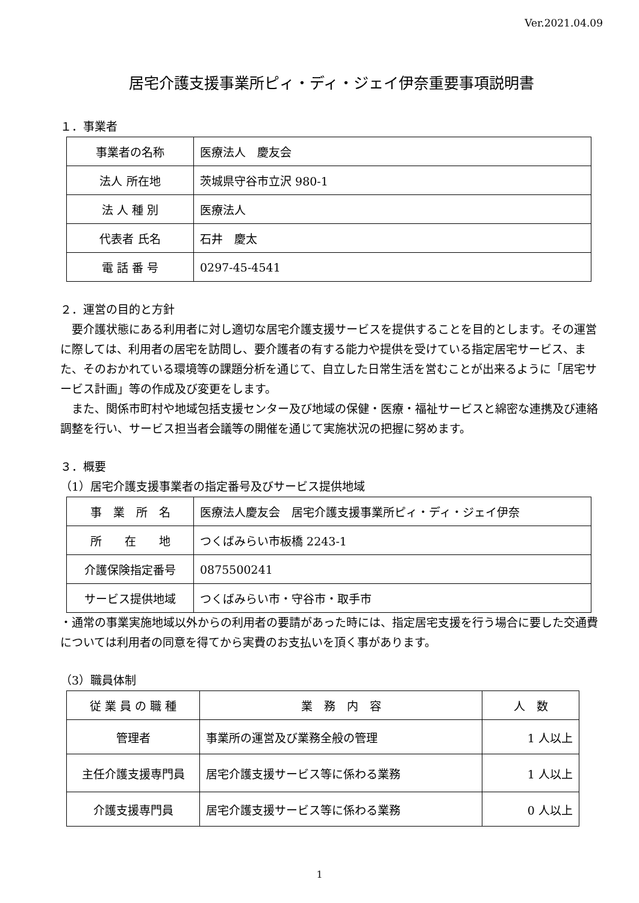Ver.2021.04.09
居宅介護支援事業所ピィ・ディ・ジェイ伊奈重要事項説明書
１．事業者
| 事業者の名称 | 医療法人 慶友会 |
| 法人 所在地 | 茨城県守谷市立沢 980-1 |
| 法 人 種 別 | 医療法人 |
| 代表者 氏名 | 石井 慶太 |
| 電 話 番 号 | 0297-45-4541 |
２．運営の目的と方針
　要介護状態にある利用者に対し適切な居宅介護支援サービスを提供することを目的とします。その運営に際しては、利用者の居宅を訪問し、要介護者の有する能力や提供を受けている指定居宅サービス、また、そのおかれている環境等の課題分析を通じて、自立した日常生活を営むことが出来るように「居宅サービス計画」等の作成及び変更をします。
　また、関係市町村や地域包括支援センター及び地域の保健・医療・福祉サービスと綿密な連携及び連絡調整を行い、サービス担当者会議等の開催を通じて実施状況の把握に努めます。
３．概要
（1）居宅介護支援事業者の指定番号及びサービス提供地域
| 事 業 所 名 | 医療法人慶友会 居宅介護支援事業所ピィ・ディ・ジェイ伊奈 |
| 所 在 地 | つくばみらい市板橋 2243-1 |
| 介護保険指定番号 | 0875500241 |
| サービス提供地域 | つくばみらい市・守谷市・取手市 |
・通常の事業実施地域以外からの利用者の要請があった時には、指定居宅支援を行う場合に要した交通費については利用者の同意を得てから実費のお支払いを頂く事があります。
（3）職員体制
| 従 業 員 の 職 種 | 業 務 内 容 | 人 数 |
| --- | --- | --- |
| 管理者 | 事業所の運営及び業務全般の管理 | 1 人以上 |
| 主任介護支援専門員 | 居宅介護支援サービス等に係わる業務 | 1 人以上 |
| 介護支援専門員 | 居宅介護支援サービス等に係わる業務 | 0 人以上 |
1